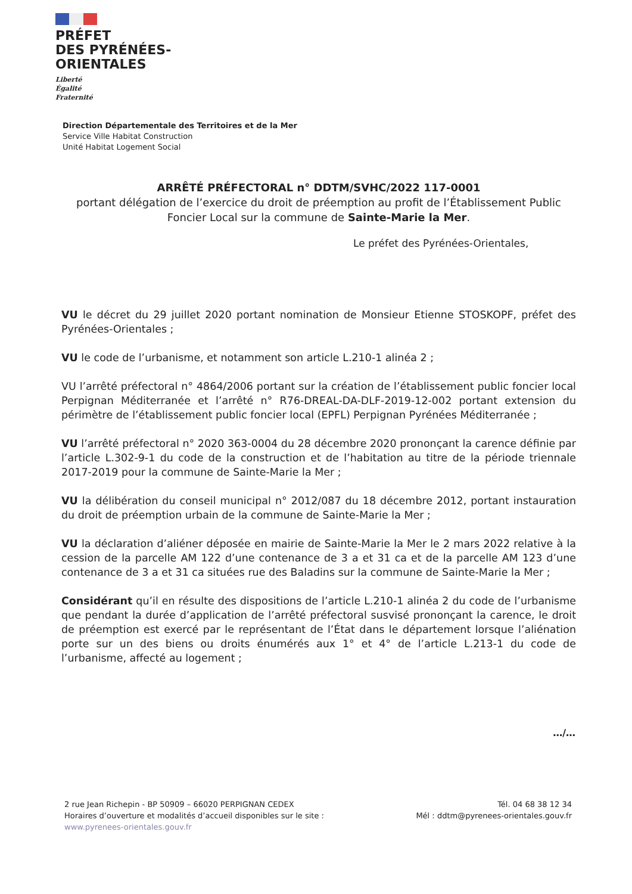PRÉFET
DES PYRÉNÉES-
ORIENTALES
Liberté
Égalité
Fraternité
Direction Départementale des Territoires et de la Mer
Service Ville Habitat Construction
Unité Habitat Logement Social
ARRÊTÉ PRÉFECTORAL n° DDTM/SVHC/2022 117-0001
portant délégation de l’exercice du droit de préemption au profit de l’Établissement Public Foncier Local sur la commune de Sainte-Marie la Mer.
Le préfet des Pyrénées-Orientales,
VU le décret du 29 juillet 2020 portant nomination de Monsieur Etienne STOSKOPF, préfet des Pyrénées-Orientales ;
VU le code de l’urbanisme, et notamment son article L.210-1 alinéa 2 ;
VU l’arrêté préfectoral n° 4864/2006 portant sur la création de l’établissement public foncier local Perpignan Méditerranée et l’arrêté n° R76-DREAL-DA-DLF-2019-12-002 portant extension du périmètre de l’établissement public foncier local (EPFL) Perpignan Pyrénées Méditerranée ;
VU l’arrêté préfectoral n° 2020 363-0004 du 28 décembre 2020 prononçant la carence définie par l’article L.302-9-1 du code de la construction et de l’habitation au titre de la période triennale 2017-2019 pour la commune de Sainte-Marie la Mer ;
VU la délibération du conseil municipal n° 2012/087 du 18 décembre 2012, portant instauration du droit de préemption urbain de la commune de Sainte-Marie la Mer ;
VU la déclaration d’aliéner déposée en mairie de Sainte-Marie la Mer le 2 mars 2022 relative à la cession de la parcelle AM 122 d’une contenance de 3 a et 31 ca et de la parcelle AM 123 d’une contenance de 3 a et 31 ca situées rue des Baladins sur la commune de Sainte-Marie la Mer ;
Considérant qu’il en résulte des dispositions de l’article L.210-1 alinéa 2 du code de l’urbanisme que pendant la durée d’application de l’arrêté préfectoral susvisé prononçant la carence, le droit de préemption est exercé par le représentant de l’État dans le département lorsque l’aliénation porte sur un des biens ou droits énumérés aux 1° et 4° de l’article L.213-1 du code de l’urbanisme, affecté au logement ;
…/…
2 rue Jean Richepin - BP 50909 – 66020 PERPIGNAN CEDEX
Horaires d’ouverture et modalités d’accueil disponibles sur le site :
www.pyrenees-orientales.gouv.fr
Tél. 04 68 38 12 34
Mél : ddtm@pyrenees-orientales.gouv.fr